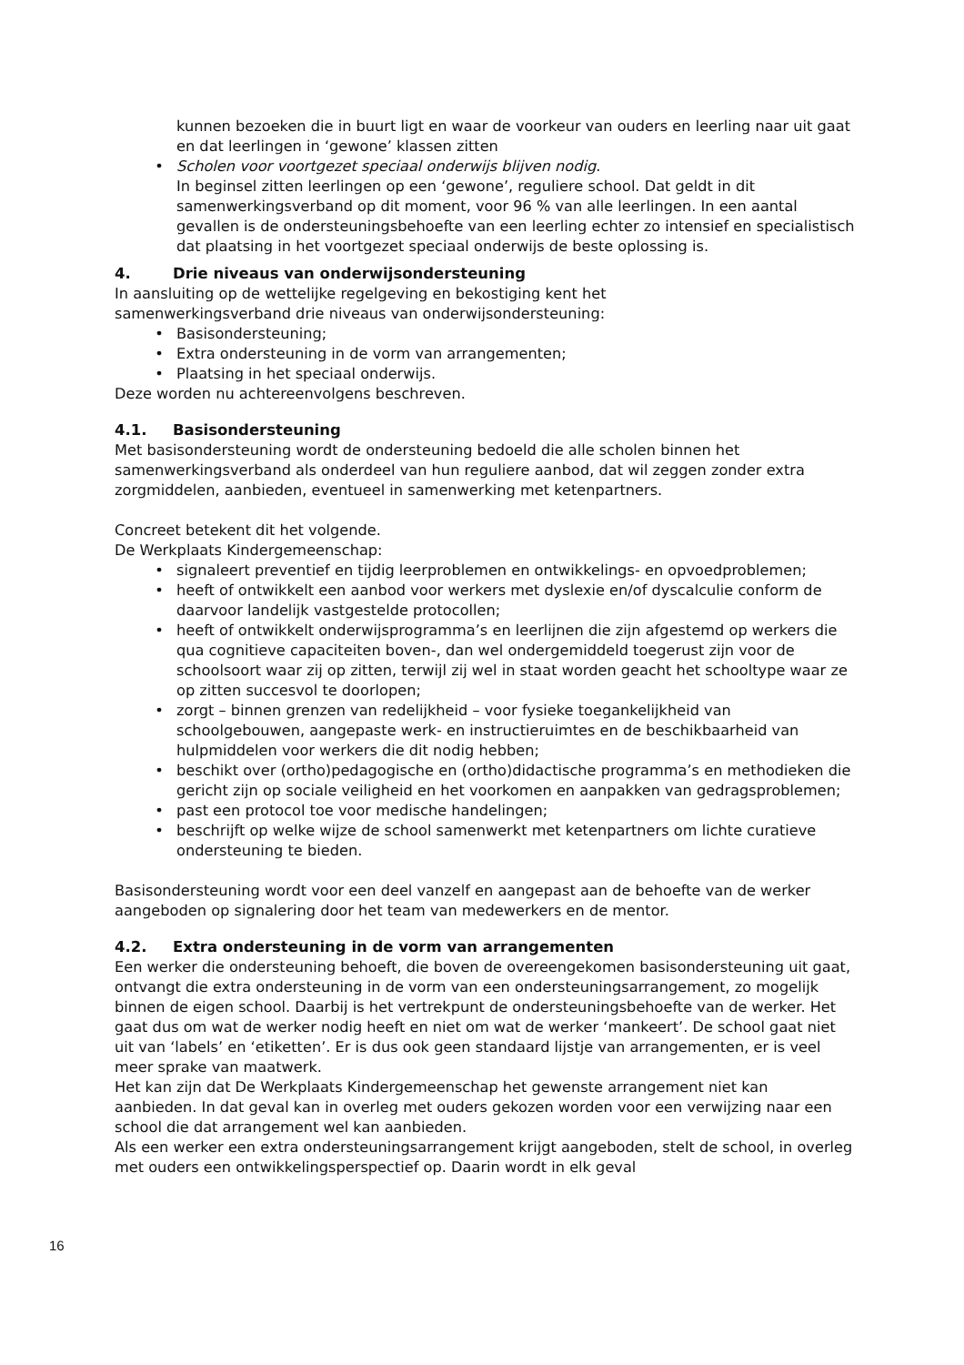kunnen bezoeken die in buurt ligt en waar de voorkeur van ouders en leerling naar uit gaat en dat leerlingen in ‘gewone’ klassen zitten
• Scholen voor voortgezet speciaal onderwijs blijven nodig.
In beginsel zitten leerlingen op een ‘gewone’, reguliere school. Dat geldt in dit samenwerkingsverband op dit moment, voor 96 % van alle leerlingen. In een aantal gevallen is de ondersteuningsbehoefte van een leerling echter zo intensief en specialistisch dat plaatsing in het voortgezet speciaal onderwijs de beste oplossing is.
4. Drie niveaus van onderwijsondersteuning
In aansluiting op de wettelijke regelgeving en bekostiging kent het
samenwerkingsverband drie niveaus van onderwijsondersteuning:
• Basisondersteuning;
• Extra ondersteuning in de vorm van arrangementen;
• Plaatsing in het speciaal onderwijs.
Deze worden nu achtereenvolgens beschreven.
4.1. Basisondersteuning
Met basisondersteuning wordt de ondersteuning bedoeld die alle scholen binnen het samenwerkingsverband als onderdeel van hun reguliere aanbod, dat wil zeggen zonder extra zorgmiddelen, aanbieden, eventueel in samenwerking met ketenpartners.
Concreet betekent dit het volgende.
De Werkplaats Kindergemeenschap:
• signaleert preventief en tijdig leerproblemen en ontwikkelings- en opvoedproblemen;
• heeft of ontwikkelt een aanbod voor werkers met dyslexie en/of dyscalculie conform de daarvoor landelijk vastgestelde protocollen;
• heeft of ontwikkelt onderwijsprogramma’s en leerlijnen die zijn afgestemd op werkers die qua cognitieve capaciteiten boven-, dan wel ondergemiddeld toegerust zijn voor de schoolsoort waar zij op zitten, terwijl zij wel in staat worden geacht het schooltype waar ze op zitten succesvol te doorlopen;
• zorgt – binnen grenzen van redelijkheid – voor fysieke toegankelijkheid van schoolgebouwen, aangepaste werk- en instructieruimtes en de beschikbaarheid van hulpmiddelen voor werkers die dit nodig hebben;
• beschikt over (ortho)pedagogische en (ortho)didactische programma’s en methodieken die gericht zijn op sociale veiligheid en het voorkomen en aanpakken van gedragsproblemen;
• past een protocol toe voor medische handelingen;
• beschrijft op welke wijze de school samenwerkt met ketenpartners om lichte curatieve ondersteuning te bieden.
Basisondersteuning wordt voor een deel vanzelf en aangepast aan de behoefte van de werker aangeboden op signalering door het team van medewerkers en de mentor.
4.2. Extra ondersteuning in de vorm van arrangementen
Een werker die ondersteuning behoeft, die boven de overeengekomen basisondersteuning uit gaat, ontvangt die extra ondersteuning in de vorm van een ondersteuningsarrangement, zo mogelijk binnen de eigen school. Daarbij is het vertrekpunt de ondersteuningsbehoefte van de werker. Het gaat dus om wat de werker nodig heeft en niet om wat de werker ‘mankeert’. De school gaat niet uit van ‘labels’ en ‘etiketten’. Er is dus ook geen standaard lijstje van arrangementen, er is veel meer sprake van maatwerk.
Het kan zijn dat De Werkplaats Kindergemeenschap het gewenste arrangement niet kan aanbieden. In dat geval kan in overleg met ouders gekozen worden voor een verwijzing naar een school die dat arrangement wel kan aanbieden.
Als een werker een extra ondersteuningsarrangement krijgt aangeboden, stelt de school, in overleg met ouders een ontwikkelingsperspectief op. Daarin wordt in elk geval
16